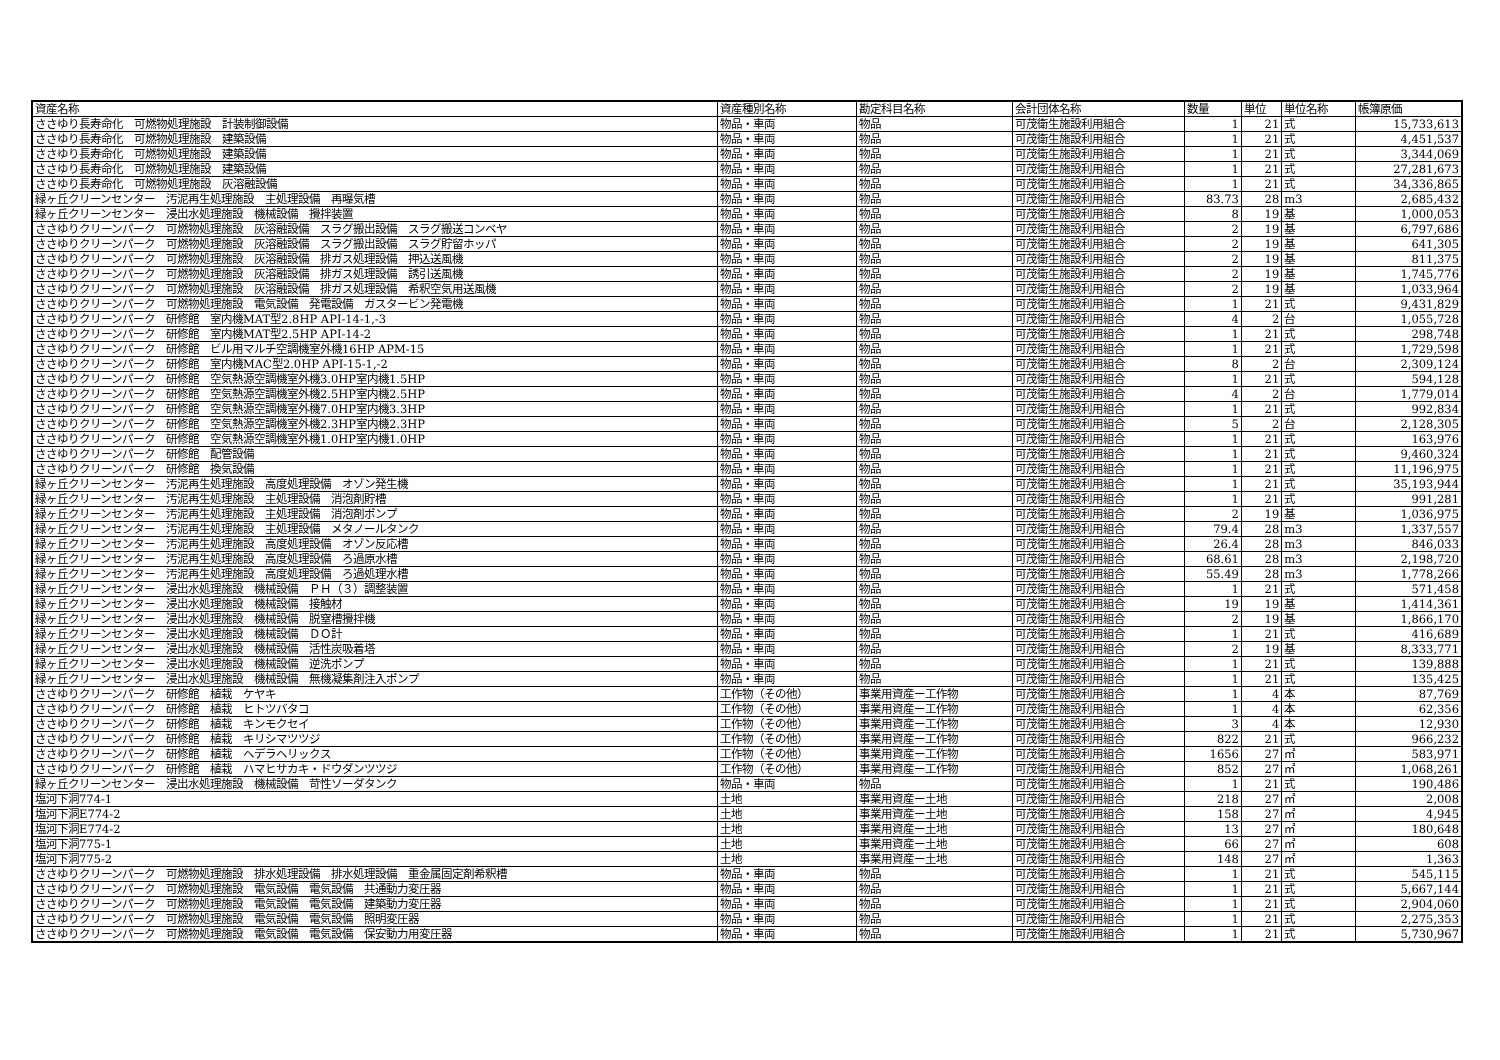| 資産名称 | 資産種別名称 | 勘定科目名称 | 会計団体名称 | 数量 | 単位 | 単位名称 | 帳簿原価 |
| --- | --- | --- | --- | --- | --- | --- | --- |
| ささゆり長寿命化 可燃物処理施設 計装制御設備 | 物品・車両 | 物品 | 可茂衛生施設利用組合 | 1 | 21 | 式 | 15,733,613 |
| ささゆり長寿命化 可燃物処理施設 建築設備 | 物品・車両 | 物品 | 可茂衛生施設利用組合 | 1 | 21 | 式 | 4,451,537 |
| ささゆり長寿命化 可燃物処理施設 建築設備 | 物品・車両 | 物品 | 可茂衛生施設利用組合 | 1 | 21 | 式 | 3,344,069 |
| ささゆり長寿命化 可燃物処理施設 建築設備 | 物品・車両 | 物品 | 可茂衛生施設利用組合 | 1 | 21 | 式 | 27,281,673 |
| ささゆり長寿命化 可燃物処理施設 灰溶融設備 | 物品・車両 | 物品 | 可茂衛生施設利用組合 | 1 | 21 | 式 | 34,336,865 |
| 緑ヶ丘クリーンセンター 汚泥再生処理施設 主処理設備 再曝気槽 | 物品・車両 | 物品 | 可茂衛生施設利用組合 | 83.73 | 28 | m3 | 2,685,432 |
| 緑ヶ丘クリーンセンター 浸出水処理施設 機械設備 攪拌装置 | 物品・車両 | 物品 | 可茂衛生施設利用組合 | 8 | 19 | 基 | 1,000,053 |
| ささゆりクリーンパーク 可燃物処理施設 灰溶融設備 スラグ搬出設備 スラグ搬送コンベヤ | 物品・車両 | 物品 | 可茂衛生施設利用組合 | 2 | 19 | 基 | 6,797,686 |
| ささゆりクリーンパーク 可燃物処理施設 灰溶融設備 スラグ搬出設備 スラグ貯留ホッパ | 物品・車両 | 物品 | 可茂衛生施設利用組合 | 2 | 19 | 基 | 641,305 |
| ささゆりクリーンパーク 可燃物処理施設 灰溶融設備 排ガス処理設備 押込送風機 | 物品・車両 | 物品 | 可茂衛生施設利用組合 | 2 | 19 | 基 | 811,375 |
| ささゆりクリーンパーク 可燃物処理施設 灰溶融設備 排ガス処理設備 誘引送風機 | 物品・車両 | 物品 | 可茂衛生施設利用組合 | 2 | 19 | 基 | 1,745,776 |
| ささゆりクリーンパーク 可燃物処理施設 灰溶融設備 排ガス処理設備 希釈空気用送風機 | 物品・車両 | 物品 | 可茂衛生施設利用組合 | 2 | 19 | 基 | 1,033,964 |
| ささゆりクリーンパーク 可燃物処理施設 電気設備 発電設備 ガスタービン発電機 | 物品・車両 | 物品 | 可茂衛生施設利用組合 | 1 | 21 | 式 | 9,431,829 |
| ささゆりクリーンパーク 研修館 室内機MAT型2.8HP API-14-1,-3 | 物品・車両 | 物品 | 可茂衛生施設利用組合 | 4 | 2 | 台 | 1,055,728 |
| ささゆりクリーンパーク 研修館 室内機MAT型2.5HP API-14-2 | 物品・車両 | 物品 | 可茂衛生施設利用組合 | 1 | 21 | 式 | 298,748 |
| ささゆりクリーンパーク 研修館 ビル用マルチ空調機室外機16HP APM-15 | 物品・車両 | 物品 | 可茂衛生施設利用組合 | 1 | 21 | 式 | 1,729,598 |
| ささゆりクリーンパーク 研修館 室内機MAC型2.0HP API-15-1,-2 | 物品・車両 | 物品 | 可茂衛生施設利用組合 | 8 | 2 | 台 | 2,309,124 |
| ささゆりクリーンパーク 研修館 空気熱源空調機室外機3.0HP室内機1.5HP | 物品・車両 | 物品 | 可茂衛生施設利用組合 | 1 | 21 | 式 | 594,128 |
| ささゆりクリーンパーク 研修館 空気熱源空調機室外機2.5HP室内機2.5HP | 物品・車両 | 物品 | 可茂衛生施設利用組合 | 4 | 2 | 台 | 1,779,014 |
| ささゆりクリーンパーク 研修館 空気熱源空調機室外機7.0HP室内機3.3HP | 物品・車両 | 物品 | 可茂衛生施設利用組合 | 1 | 21 | 式 | 992,834 |
| ささゆりクリーンパーク 研修館 空気熱源空調機室外機2.3HP室内機2.3HP | 物品・車両 | 物品 | 可茂衛生施設利用組合 | 5 | 2 | 台 | 2,128,305 |
| ささゆりクリーンパーク 研修館 空気熱源空調機室外機1.0HP室内機1.0HP | 物品・車両 | 物品 | 可茂衛生施設利用組合 | 1 | 21 | 式 | 163,976 |
| ささゆりクリーンパーク 研修館 配管設備 | 物品・車両 | 物品 | 可茂衛生施設利用組合 | 1 | 21 | 式 | 9,460,324 |
| ささゆりクリーンパーク 研修館 換気設備 | 物品・車両 | 物品 | 可茂衛生施設利用組合 | 1 | 21 | 式 | 11,196,975 |
| 緑ヶ丘クリーンセンター 汚泥再生処理施設 高度処理設備 オゾン発生機 | 物品・車両 | 物品 | 可茂衛生施設利用組合 | 1 | 21 | 式 | 35,193,944 |
| 緑ヶ丘クリーンセンター 汚泥再生処理施設 主処理設備 消泡剤貯槽 | 物品・車両 | 物品 | 可茂衛生施設利用組合 | 1 | 21 | 式 | 991,281 |
| 緑ヶ丘クリーンセンター 汚泥再生処理施設 主処理設備 消泡剤ポンプ | 物品・車両 | 物品 | 可茂衛生施設利用組合 | 2 | 19 | 基 | 1,036,975 |
| 緑ヶ丘クリーンセンター 汚泥再生処理施設 主処理設備 メタノールタンク | 物品・車両 | 物品 | 可茂衛生施設利用組合 | 79.4 | 28 | m3 | 1,337,557 |
| 緑ヶ丘クリーンセンター 汚泥再生処理施設 高度処理設備 オゾン反応槽 | 物品・車両 | 物品 | 可茂衛生施設利用組合 | 26.4 | 28 | m3 | 846,033 |
| 緑ヶ丘クリーンセンター 汚泥再生処理施設 高度処理設備 ろ過原水槽 | 物品・車両 | 物品 | 可茂衛生施設利用組合 | 68.61 | 28 | m3 | 2,198,720 |
| 緑ヶ丘クリーンセンター 汚泥再生処理施設 高度処理設備 ろ過処理水槽 | 物品・車両 | 物品 | 可茂衛生施設利用組合 | 55.49 | 28 | m3 | 1,778,266 |
| 緑ヶ丘クリーンセンター 浸出水処理施設 機械設備 ＰＨ（３）調整装置 | 物品・車両 | 物品 | 可茂衛生施設利用組合 | 1 | 21 | 式 | 571,458 |
| 緑ヶ丘クリーンセンター 浸出水処理施設 機械設備 接触材 | 物品・車両 | 物品 | 可茂衛生施設利用組合 | 19 | 19 | 基 | 1,414,361 |
| 緑ヶ丘クリーンセンター 浸出水処理施設 機械設備 脱窒槽攪拌機 | 物品・車両 | 物品 | 可茂衛生施設利用組合 | 2 | 19 | 基 | 1,866,170 |
| 緑ヶ丘クリーンセンター 浸出水処理施設 機械設備 ＤＯ計 | 物品・車両 | 物品 | 可茂衛生施設利用組合 | 1 | 21 | 式 | 416,689 |
| 緑ヶ丘クリーンセンター 浸出水処理施設 機械設備 活性炭吸着塔 | 物品・車両 | 物品 | 可茂衛生施設利用組合 | 2 | 19 | 基 | 8,333,771 |
| 緑ヶ丘クリーンセンター 浸出水処理施設 機械設備 逆洗ポンプ | 物品・車両 | 物品 | 可茂衛生施設利用組合 | 1 | 21 | 式 | 139,888 |
| 緑ヶ丘クリーンセンター 浸出水処理施設 機械設備 無機凝集剤注入ポンプ | 物品・車両 | 物品 | 可茂衛生施設利用組合 | 1 | 21 | 式 | 135,425 |
| ささゆりクリーンパーク 研修館 植栽 ケヤキ | 工作物（その他） | 事業用資産ー工作物 | 可茂衛生施設利用組合 | 1 | 4 | 本 | 87,769 |
| ささゆりクリーンパーク 研修館 植栽 ヒトツバタコ | 工作物（その他） | 事業用資産ー工作物 | 可茂衛生施設利用組合 | 1 | 4 | 本 | 62,356 |
| ささゆりクリーンパーク 研修館 植栽 キンモクセイ | 工作物（その他） | 事業用資産ー工作物 | 可茂衛生施設利用組合 | 3 | 4 | 本 | 12,930 |
| ささゆりクリーンパーク 研修館 植栽 キリシマツツジ | 工作物（その他） | 事業用資産ー工作物 | 可茂衛生施設利用組合 | 822 | 21 | 式 | 966,232 |
| ささゆりクリーンパーク 研修館 植栽 ヘデラヘリックス | 工作物（その他） | 事業用資産ー工作物 | 可茂衛生施設利用組合 | 1656 | 27 | ㎡ | 583,971 |
| ささゆりクリーンパーク 研修館 植栽 ハマヒサカキ・ドウダンツツジ | 工作物（その他） | 事業用資産ー工作物 | 可茂衛生施設利用組合 | 852 | 27 | ㎡ | 1,068,261 |
| 緑ヶ丘クリーンセンター 浸出水処理施設 機械設備 苛性ソーダタンク | 物品・車両 | 物品 | 可茂衛生施設利用組合 | 1 | 21 | 式 | 190,486 |
| 塩河下洞774-1 | 土地 | 事業用資産ー土地 | 可茂衛生施設利用組合 | 218 | 27 | ㎡ | 2,008 |
| 塩河下洞E774-2 | 土地 | 事業用資産ー土地 | 可茂衛生施設利用組合 | 158 | 27 | ㎡ | 4,945 |
| 塩河下洞E774-2 | 土地 | 事業用資産ー土地 | 可茂衛生施設利用組合 | 13 | 27 | ㎡ | 180,648 |
| 塩河下洞775-1 | 土地 | 事業用資産ー土地 | 可茂衛生施設利用組合 | 66 | 27 | ㎡ | 608 |
| 塩河下洞775-2 | 土地 | 事業用資産ー土地 | 可茂衛生施設利用組合 | 148 | 27 | ㎡ | 1,363 |
| ささゆりクリーンパーク 可燃物処理施設 排水処理設備 排水処理設備 重金属固定剤希釈槽 | 物品・車両 | 物品 | 可茂衛生施設利用組合 | 1 | 21 | 式 | 545,115 |
| ささゆりクリーンパーク 可燃物処理施設 電気設備 電気設備 共通動力変圧器 | 物品・車両 | 物品 | 可茂衛生施設利用組合 | 1 | 21 | 式 | 5,667,144 |
| ささゆりクリーンパーク 可燃物処理施設 電気設備 電気設備 建築動力変圧器 | 物品・車両 | 物品 | 可茂衛生施設利用組合 | 1 | 21 | 式 | 2,904,060 |
| ささゆりクリーンパーク 可燃物処理施設 電気設備 電気設備 照明変圧器 | 物品・車両 | 物品 | 可茂衛生施設利用組合 | 1 | 21 | 式 | 2,275,353 |
| ささゆりクリーンパーク 可燃物処理施設 電気設備 電気設備 保安動力用変圧器 | 物品・車両 | 物品 | 可茂衛生施設利用組合 | 1 | 21 | 式 | 5,730,967 |